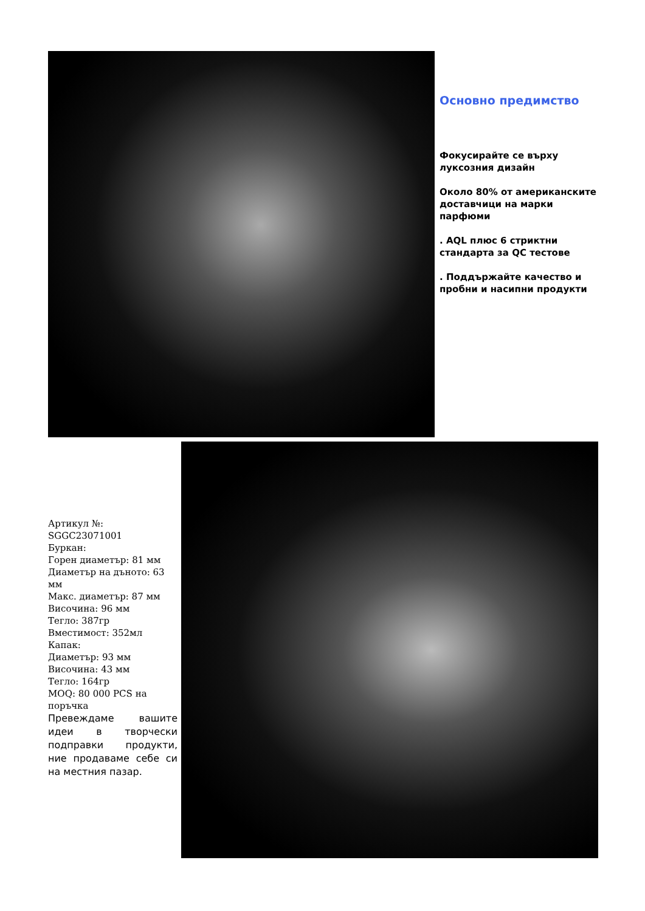Основно предимство
Фокусирайте се върху луксозния дизайн
Около 80% от американските доставчици на марки парфюми
. AQL плюс 6 стриктни стандарта за QC тестове
. Поддържайте качество и пробни и насипни продукти
Артикул №: SGGC23071001
Буркан:
Горен диаметър: 81 мм
Диаметър на дъното: 63 мм
Макс. диаметър: 87 мм
Височина: 96 мм
Тегло: 387гр
Вместимост: 352мл
Капак:
Диаметър: 93 мм
Височина: 43 мм
Тегло: 164гр
MOQ: 80 000 PCS на поръчка
Превеждаме вашите идеи в творчески подправки продукти, ние продаваме себе си на местния пазар.